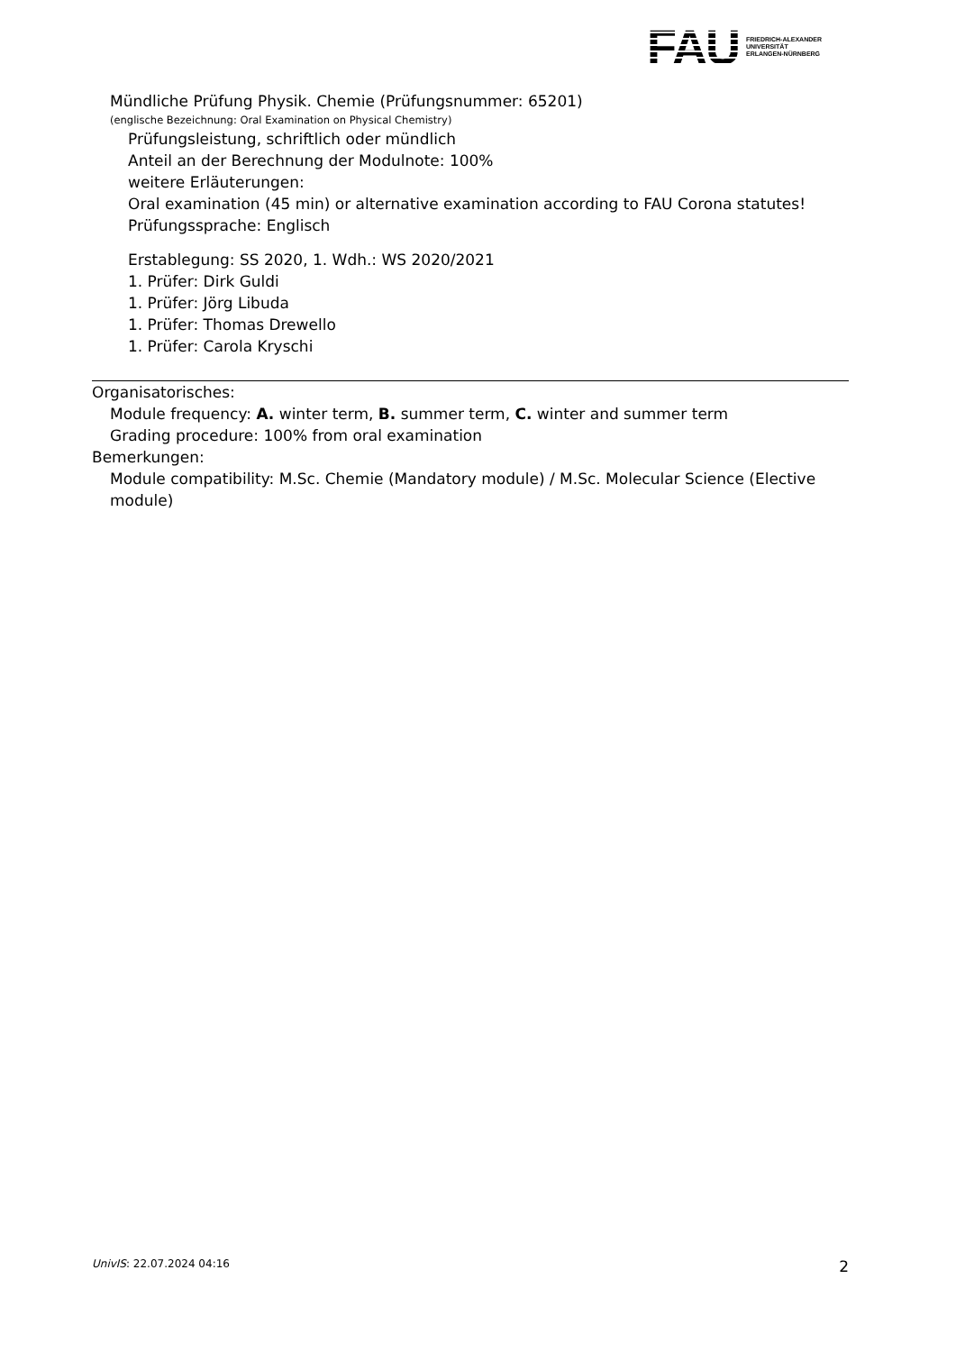FAU
FRIEDRICH-ALEXANDER
UNIVERSITÄT
ERLANGEN-NÜRNBERG
Mündliche Prüfung Physik. Chemie (Prüfungsnummer: 65201)
(englische Bezeichnung: Oral Examination on Physical Chemistry)
Prüfungsleistung, schriftlich oder mündlich
Anteil an der Berechnung der Modulnote: 100%
weitere Erläuterungen:
Oral examination (45 min) or alternative examination according to FAU Corona statutes!
Prüfungssprache: Englisch
Erstablegung: SS 2020, 1. Wdh.: WS 2020/2021
1. Prüfer: Dirk Guldi
1. Prüfer: Jörg Libuda
1. Prüfer: Thomas Drewello
1. Prüfer: Carola Kryschi
Organisatorisches:
Module frequency: A. winter term, B. summer term, C. winter and summer term
Grading procedure: 100% from oral examination
Bemerkungen:
Module compatibility: M.Sc. Chemie (Mandatory module) / M.Sc. Molecular Science (Elective module)
UnivIS: 22.07.2024 04:16 2